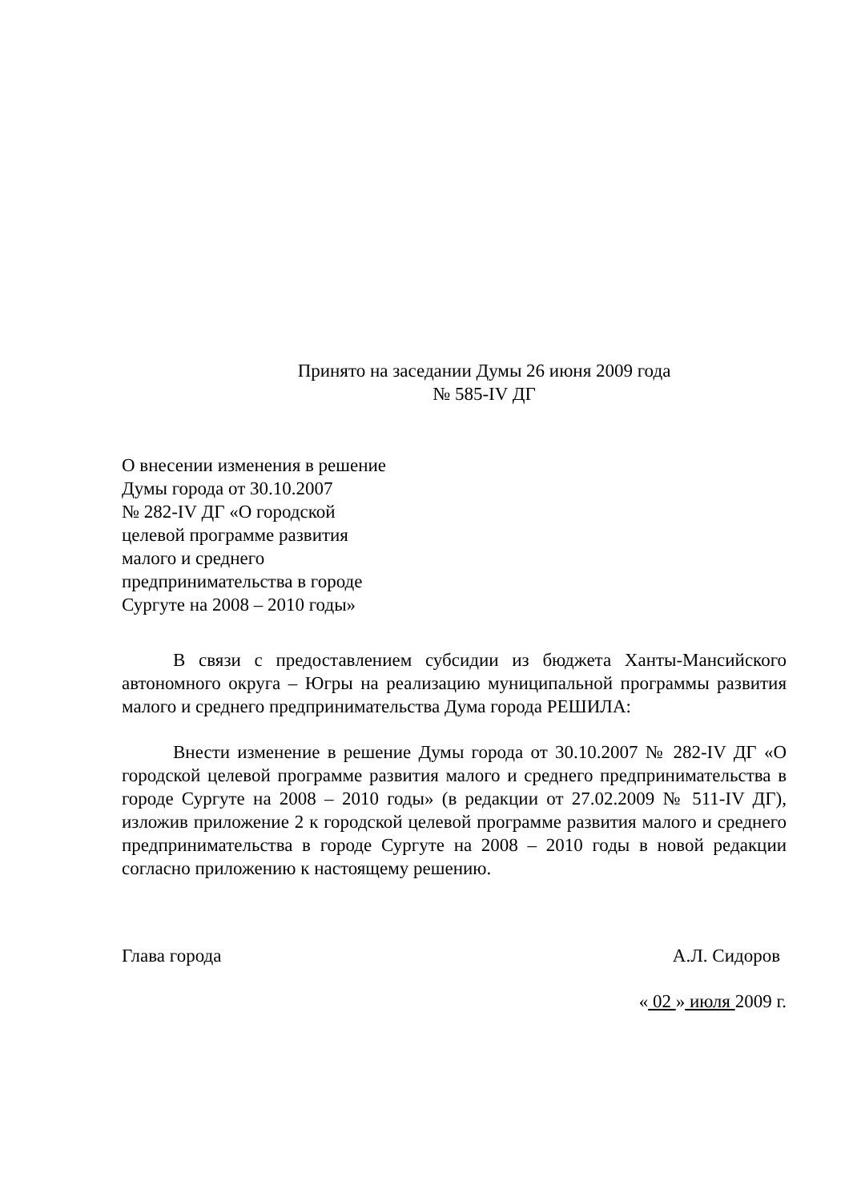Принято на заседании Думы 26 июня 2009 года
№ 585-IV ДГ
О внесении изменения в решение
Думы города от 30.10.2007
№ 282-IV ДГ «О городской
целевой программе развития
малого и среднего
предпринимательства в городе
Сургуте на 2008 – 2010 годы»
В связи с предоставлением субсидии из бюджета Ханты-Мансийского автономного округа – Югры на реализацию муниципальной программы развития малого и среднего предпринимательства Дума города РЕШИЛА:
Внести изменение в решение Думы города от 30.10.2007 № 282-IV ДГ «О городской целевой программе развития малого и среднего предпринимательства в городе Сургуте на 2008 – 2010 годы» (в редакции от 27.02.2009 № 511-IV ДГ), изложив приложение 2 к городской целевой программе развития малого и среднего предпринимательства в городе Сургуте на 2008 – 2010 годы в новой редакции согласно приложению к настоящему решению.
Глава города А.Л. Сидоров
« 02 » июля 2009 г.